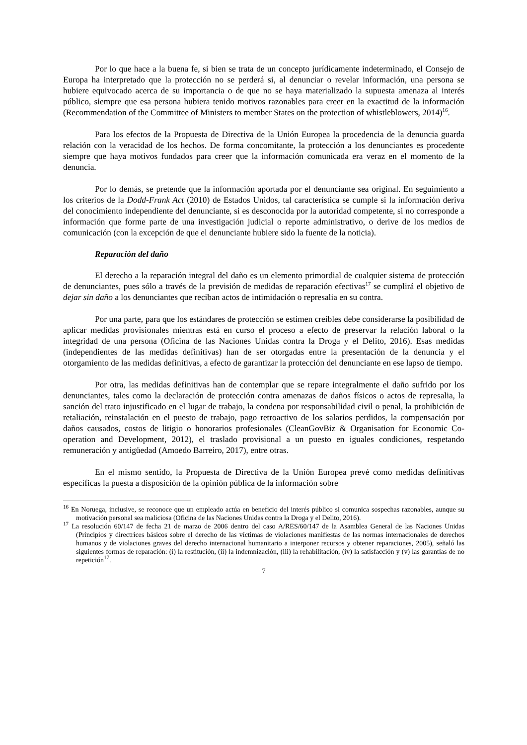Por lo que hace a la buena fe, si bien se trata de un concepto jurídicamente indeterminado, el Consejo de Europa ha interpretado que la protección no se perderá si, al denunciar o revelar información, una persona se hubiere equivocado acerca de su importancia o de que no se haya materializado la supuesta amenaza al interés público, siempre que esa persona hubiera tenido motivos razonables para creer en la exactitud de la información (Recommendation of the Committee of Ministers to member States on the protection of whistleblowers, 2014)<sup>16</sup>.
Para los efectos de la Propuesta de Directiva de la Unión Europea la procedencia de la denuncia guarda relación con la veracidad de los hechos. De forma concomitante, la protección a los denunciantes es procedente siempre que haya motivos fundados para creer que la información comunicada era veraz en el momento de la denuncia.
Por lo demás, se pretende que la información aportada por el denunciante sea original. En seguimiento a los criterios de la Dodd-Frank Act (2010) de Estados Unidos, tal característica se cumple si la información deriva del conocimiento independiente del denunciante, si es desconocida por la autoridad competente, si no corresponde a información que forme parte de una investigación judicial o reporte administrativo, o derive de los medios de comunicación (con la excepción de que el denunciante hubiere sido la fuente de la noticia).
Reparación del daño
El derecho a la reparación integral del daño es un elemento primordial de cualquier sistema de protección de denunciantes, pues sólo a través de la previsión de medidas de reparación efectivas<sup>17</sup> se cumplirá el objetivo de dejar sin daño a los denunciantes que reciban actos de intimidación o represalia en su contra.
Por una parte, para que los estándares de protección se estimen creíbles debe considerarse la posibilidad de aplicar medidas provisionales mientras está en curso el proceso a efecto de preservar la relación laboral o la integridad de una persona (Oficina de las Naciones Unidas contra la Droga y el Delito, 2016). Esas medidas (independientes de las medidas definitivas) han de ser otorgadas entre la presentación de la denuncia y el otorgamiento de las medidas definitivas, a efecto de garantizar la protección del denunciante en ese lapso de tiempo.
Por otra, las medidas definitivas han de contemplar que se repare integralmente el daño sufrido por los denunciantes, tales como la declaración de protección contra amenazas de daños físicos o actos de represalia, la sanción del trato injustificado en el lugar de trabajo, la condena por responsabilidad civil o penal, la prohibición de retaliación, reinstalación en el puesto de trabajo, pago retroactivo de los salarios perdidos, la compensación por daños causados, costos de litigio o honorarios profesionales (CleanGovBiz & Organisation for Economic Co-operation and Development, 2012), el traslado provisional a un puesto en iguales condiciones, respetando remuneración y antigüedad (Amoedo Barreiro, 2017), entre otras.
En el mismo sentido, la Propuesta de Directiva de la Unión Europea prevé como medidas definitivas específicas la puesta a disposición de la opinión pública de la información sobre
<sup>16</sup> En Noruega, inclusive, se reconoce que un empleado actúa en beneficio del interés público si comunica sospechas razonables, aunque su motivación personal sea maliciosa (Oficina de las Naciones Unidas contra la Droga y el Delito, 2016).
<sup>17</sup> La resolución 60/147 de fecha 21 de marzo de 2006 dentro del caso A/RES/60/147 de la Asamblea General de las Naciones Unidas (Principios y directrices básicos sobre el derecho de las víctimas de violaciones manifiestas de las normas internacionales de derechos humanos y de violaciones graves del derecho internacional humanitario a interponer recursos y obtener reparaciones, 2005), señaló las siguientes formas de reparación: (i) la restitución, (ii) la indemnización, (iii) la rehabilitación, (iv) la satisfacción y (v) las garantías de no repetición<sup>17</sup>.
7